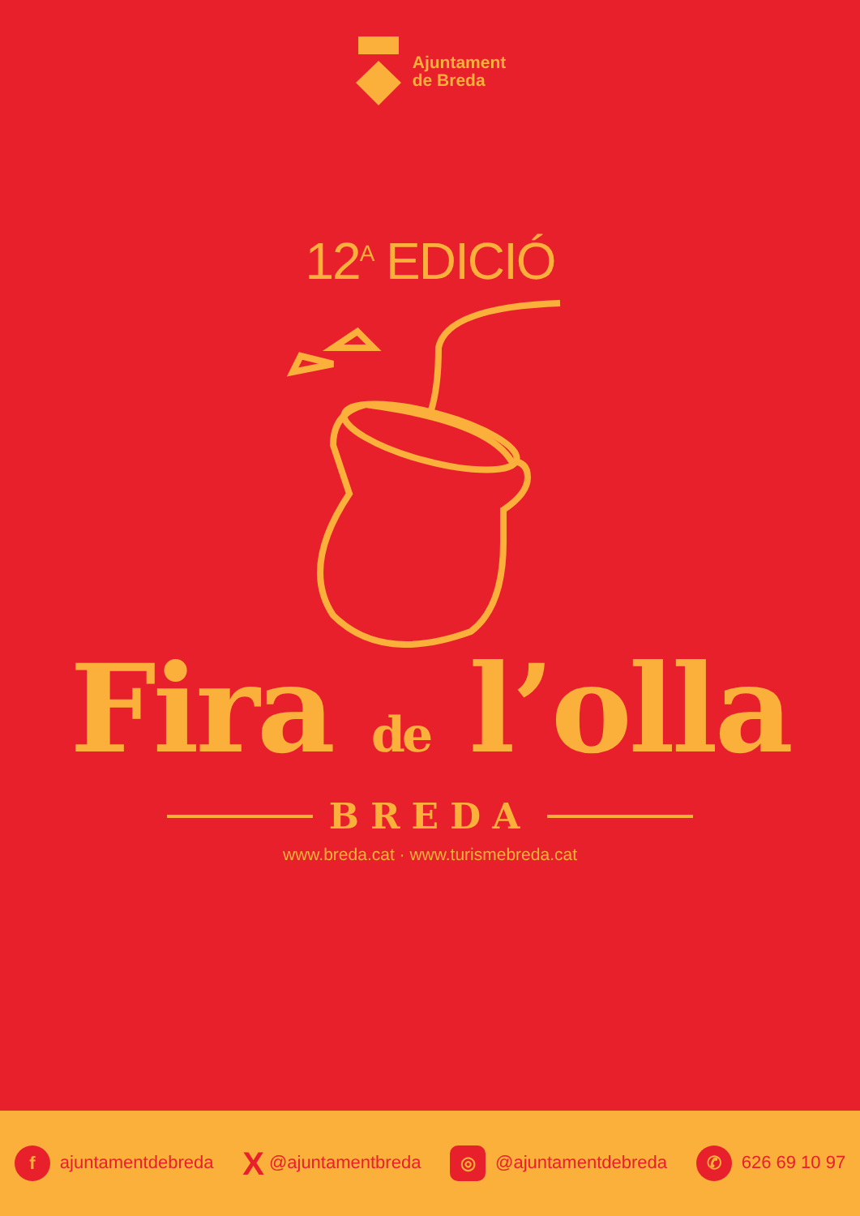Ajuntament
de Breda
12<sup>A</sup> EDICIÓ
Fira de l’olla
BREDA
www.breda.cat · www.turismebreda.cat
f ajuntamentdebreda X @ajuntamentbreda ◎ @ajuntamentdebreda ✆ 626 69 10 97